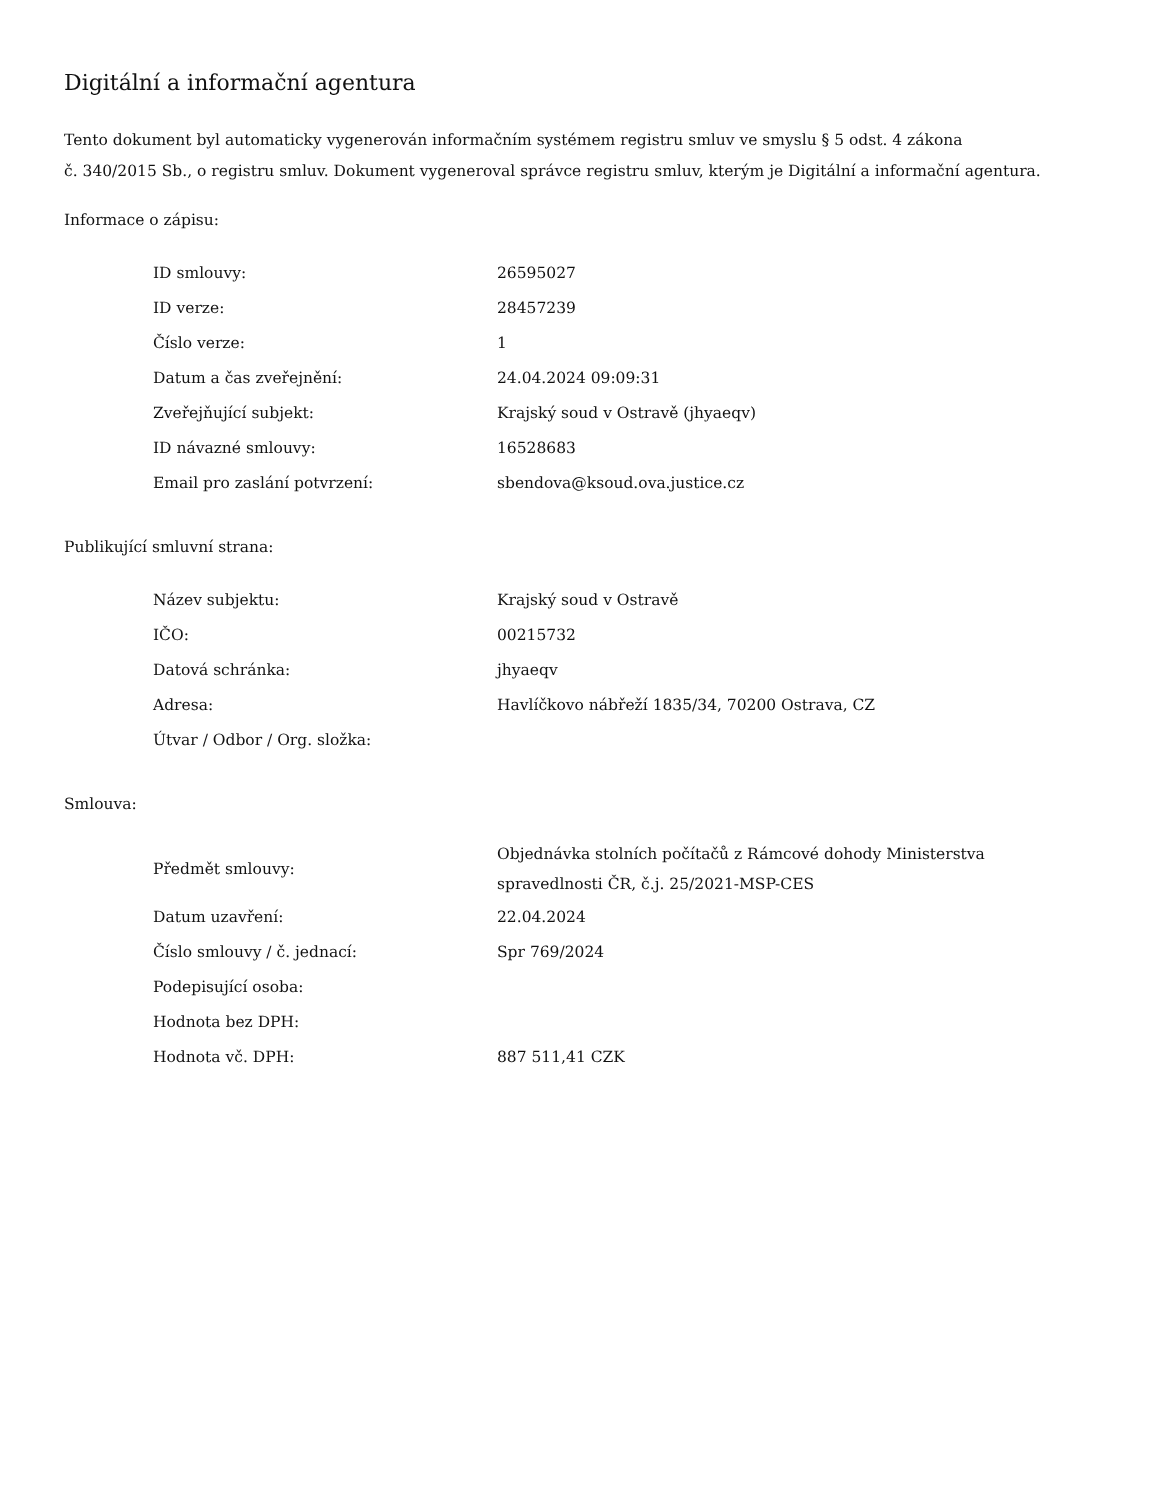Digitální a informační agentura
Tento dokument byl automaticky vygenerován informačním systémem registru smluv ve smyslu § 5 odst. 4 zákona
č. 340/2015 Sb., o registru smluv. Dokument vygeneroval správce registru smluv, kterým je Digitální a informační agentura.
Informace o zápisu:
| ID smlouvy: | 26595027 |
| ID verze: | 28457239 |
| Číslo verze: | 1 |
| Datum a čas zveřejnění: | 24.04.2024 09:09:31 |
| Zveřejňující subjekt: | Krajský soud v Ostravě (jhyaeqv) |
| ID návazné smlouvy: | 16528683 |
| Email pro zaslání potvrzení: | sbendova@ksoud.ova.justice.cz |
Publikující smluvní strana:
| Název subjektu: | Krajský soud v Ostravě |
| IČO: | 00215732 |
| Datová schránka: | jhyaeqv |
| Adresa: | Havlíčkovo nábřeží 1835/34, 70200 Ostrava, CZ |
| Útvar / Odbor / Org. složka: | |
Smlouva:
| Předmět smlouvy: | Objednávka stolních počítačů z Rámcové dohody Ministerstva spravedlnosti ČR, č.j. 25/2021-MSP-CES |
| Datum uzavření: | 22.04.2024 |
| Číslo smlouvy / č. jednací: | Spr 769/2024 |
| Podepisující osoba: | |
| Hodnota bez DPH: | |
| Hodnota vč. DPH: | 887 511,41 CZK |